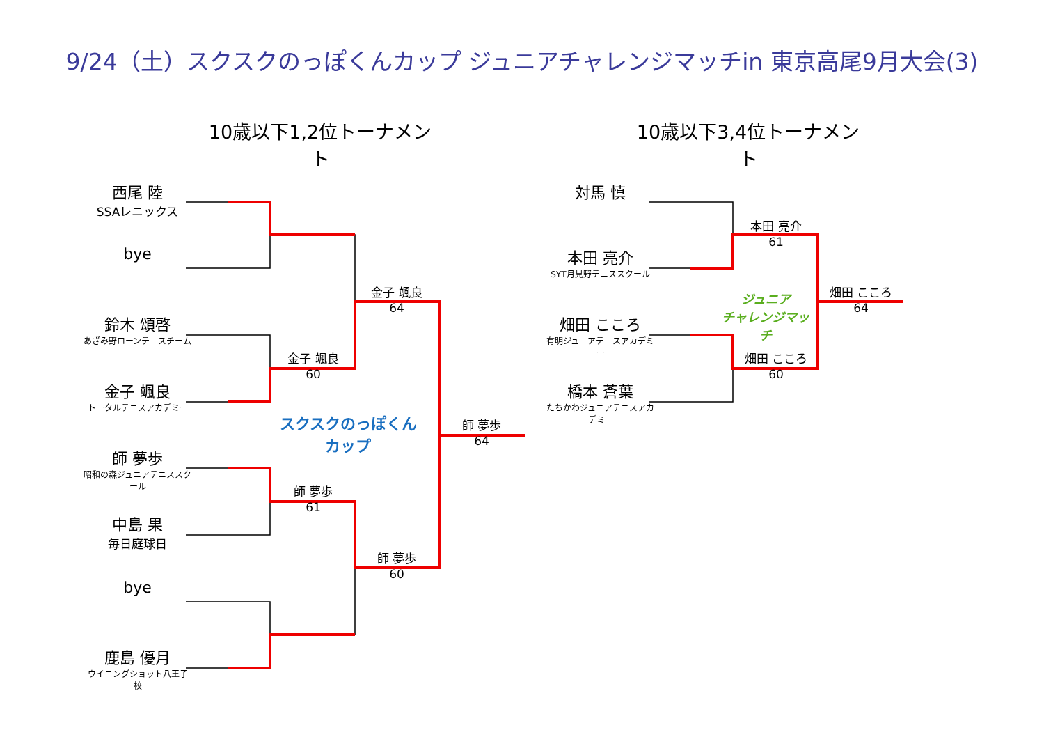9/24（土）スクスクのっぽくんカップ ジュニアチャレンジマッチin 東京高尾9月大会(3)
10歳以下1,2位トーナメント
10歳以下3,4位トーナメント
西尾 陸
SSAレニックス
bye
鈴木 頌啓
あざみ野ローンテニスチーム
金子 颯良
トータルテニスアカデミー
師 夢歩
昭和の森ジュニアテニススクール
中島 果
毎日庭球日
bye
鹿島 優月
ウイニングショット八王子校
金子 颯良
60
師 夢歩
61
金子 颯良
64
師 夢歩
60
師 夢歩
64
スクスクのっぽくんカップ
対馬 慎
本田 亮介
SYT月見野テニススクール
畑田 こころ
有明ジュニアテニスアカデミー
橋本 蒼葉
たちかわジュニアテニスアカデミー
本田 亮介
61
畑田 こころ
60
畑田 こころ
64
ジュニア
チャレンジマッチ